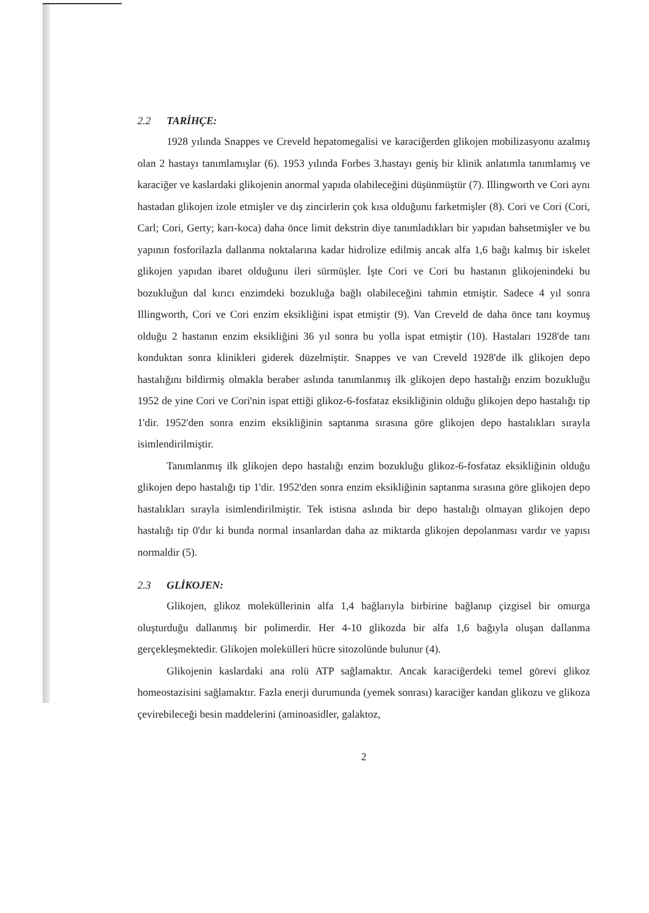2.2 TARİHÇE:
1928 yılında Snappes ve Creveld hepatomegalisi ve karaciğerden glikojen mobilizasyonu azalmış olan 2 hastayı tanımlamışlar (6). 1953 yılında Forbes 3.hastayı geniş bir klinik anlatımla tanımlamış ve karaciğer ve kaslardaki glikojenin anormal yapıda olabileceğini düşünmüştür (7). Illingworth ve Cori aynı hastadan glikojen izole etmişler ve dış zincirlerin çok kısa olduğunu farketmişler (8). Cori ve Cori (Cori, Carl; Cori, Gerty; karı-koca) daha önce limit dekstrin diye tanımladıkları bir yapıdan bahsetmişler ve bu yapının fosforilazla dallanma noktalarına kadar hidrolize edilmiş ancak alfa 1,6 bağı kalmış bir iskelet glikojen yapıdan ibaret olduğunu ileri sürmüşler. İşte Cori ve Cori bu hastanın glikojenindeki bu bozukluğun dal kırıcı enzimdeki bozukluğa bağlı olabileceğini tahmin etmiştir. Sadece 4 yıl sonra Illingworth, Cori ve Cori enzim eksikliğini ispat etmiştir (9). Van Creveld de daha önce tanı koymuş olduğu 2 hastanın enzim eksikliğini 36 yıl sonra bu yolla ispat etmiştir (10). Hastaları 1928'de tanı konduktan sonra klinikleri giderek düzelmiştir. Snappes ve van Creveld 1928'de ilk glikojen depo hastalığını bildirmiş olmakla beraber aslında tanımlanmış ilk glikojen depo hastalığı enzim bozukluğu 1952 de yine Cori ve Cori'nin ispat ettiği glikoz-6-fosfataz eksikliğinin olduğu glikojen depo hastalığı tip 1'dir. 1952'den sonra enzim eksikliğinin saptanma sırasına göre glikojen depo hastalıkları sırayla isimlendirilmiştir.
Tanımlanmış ilk glikojen depo hastalığı enzim bozukluğu glikoz-6-fosfataz eksikliğinin olduğu glikojen depo hastalığı tip 1'dir. 1952'den sonra enzim eksikliğinin saptanma sırasına göre glikojen depo hastalıkları sırayla isimlendirilmiştir. Tek istisna aslında bir depo hastalığı olmayan glikojen depo hastalığı tip 0'dır ki bunda normal insanlardan daha az miktarda glikojen depolanması vardır ve yapısı normaldir (5).
2.3 GLİKOJEN:
Glikojen, glikoz moleküllerinin alfa 1,4 bağlarıyla birbirine bağlanıp çizgisel bir omurga oluşturduğu dallanmış bir polimerdir. Her 4-10 glikozda bir alfa 1,6 bağıyla oluşan dallanma gerçekleşmektedir. Glikojen molekülleri hücre sitozolünde bulunur (4).
Glikojenin kaslardaki ana rolü ATP sağlamaktır. Ancak karaciğerdeki temel görevi glikoz homeostazisini sağlamaktır. Fazla enerji durumunda (yemek sonrası) karaciğer kandan glikozu ve glikoza çevirebileceği besin maddelerini (aminoasidler, galaktoz,
2